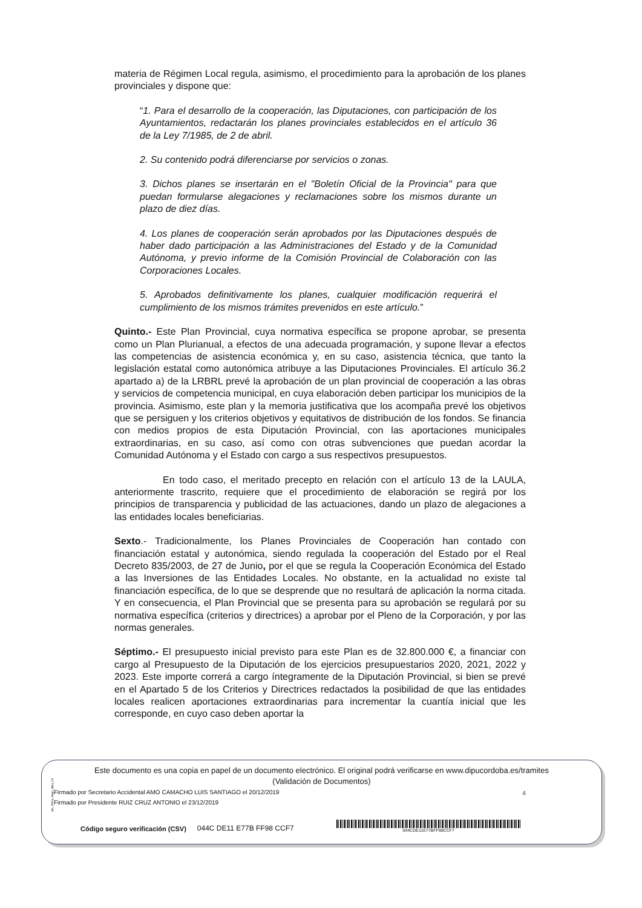materia de Régimen Local regula, asimismo, el procedimiento para la aprobación de los planes provinciales y dispone que:
“1. Para el desarrollo de la cooperación, las Diputaciones, con participación de los Ayuntamientos, redactarán los planes provinciales establecidos en el artículo 36 de la Ley 7/1985, de 2 de abril.
2. Su contenido podrá diferenciarse por servicios o zonas.
3. Dichos planes se insertarán en el "Boletín Oficial de la Provincia" para que puedan formularse alegaciones y reclamaciones sobre los mismos durante un plazo de diez días.
4. Los planes de cooperación serán aprobados por las Diputaciones después de haber dado participación a las Administraciones del Estado y de la Comunidad Autónoma, y previo informe de la Comisión Provincial de Colaboración con las Corporaciones Locales.
5. Aprobados definitivamente los planes, cualquier modificación requerirá el cumplimiento de los mismos trámites prevenidos en este artículo.”
Quinto.- Este Plan Provincial, cuya normativa específica se propone aprobar, se presenta como un Plan Plurianual, a efectos de una adecuada programación, y supone llevar a efectos las competencias de asistencia económica y, en su caso, asistencia técnica, que tanto la legislación estatal como autonómica atribuye a las Diputaciones Provinciales. El artículo 36.2 apartado a) de la LRBRL prevé la aprobación de un plan provincial de cooperación a las obras y servicios de competencia municipal, en cuya elaboración deben participar los municipios de la provincia. Asimismo, este plan y la memoria justificativa que los acompaña prevé los objetivos que se persiguen y los criterios objetivos y equitativos de distribución de los fondos. Se financia con medios propios de esta Diputación Provincial, con las aportaciones municipales extraordinarias, en su caso, así como con otras subvenciones que puedan acordar la Comunidad Autónoma y el Estado con cargo a sus respectivos presupuestos.
En todo caso, el meritado precepto en relación con el artículo 13 de la LAULA, anteriormente trascrito, requiere que el procedimiento de elaboración se regirá por los principios de transparencia y publicidad de las actuaciones, dando un plazo de alegaciones a las entidades locales beneficiarias.
Sexto.- Tradicionalmente, los Planes Provinciales de Cooperación han contado con financiación estatal y autonómica, siendo regulada la cooperación del Estado por el Real Decreto 835/2003, de 27 de Junio, por el que se regula la Cooperación Económica del Estado a las Inversiones de las Entidades Locales. No obstante, en la actualidad no existe tal financiación específica, de lo que se desprende que no resultará de aplicación la norma citada. Y en consecuencia, el Plan Provincial que se presenta para su aprobación se regulará por su normativa específica (criterios y directrices) a aprobar por el Pleno de la Corporación, y por las normas generales.
Séptimo.- El presupuesto inicial previsto para este Plan es de 32.800.000 €, a financiar con cargo al Presupuesto de la Diputación de los ejercicios presupuestarios 2020, 2021, 2022 y 2023. Este importe correrá a cargo íntegramente de la Diputación Provincial, si bien se prevé en el Apartado 5 de los Criterios y Directrices redactados la posibilidad de que las entidades locales realicen aportaciones extraordinarias para incrementar la cuantía inicial que les corresponde, en cuyo caso deben aportar la
4
pie_firma_largo_dipu_01
Este documento es una copia en papel de un documento electrónico. El original podrá verificarse en www.dipucordoba.es/tramites
(Validación de Documentos)
Firmado por Secretario Accidental AMO CAMACHO LUIS SANTIAGO el 20/12/2019
Firmado por Presidente RUIZ CRUZ ANTONIO el 23/12/2019
Código seguro verificación (CSV)
044C DE11 E77B FF98 CCF7
044CDE11E77BFF98CCF7